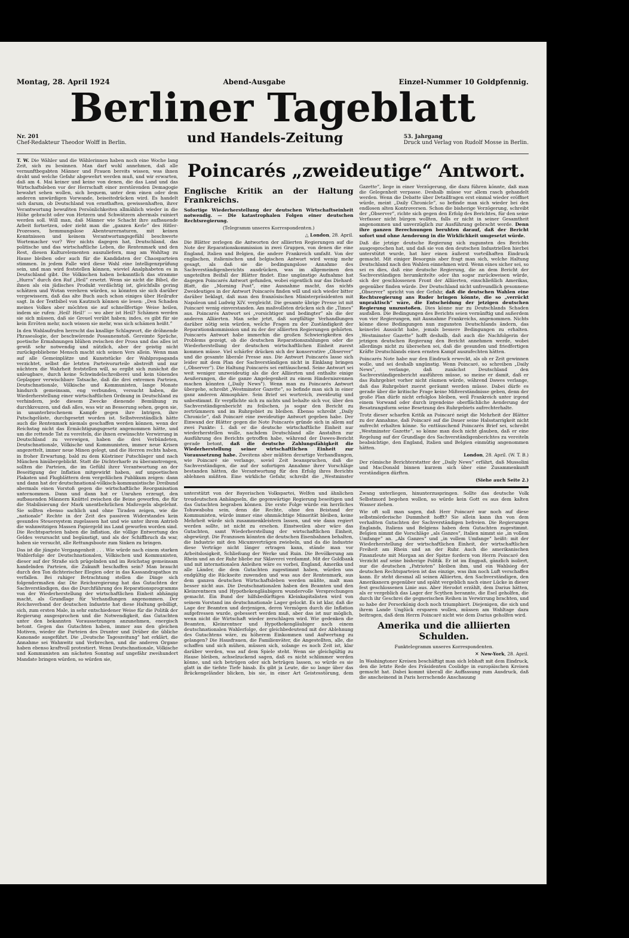Montag, 28. April 1924 Abend-Ausgabe Einzel-Nummer 10 Goldpfennig.
Berliner Tageblatt
Nr. 201
Chef-Redakteur Theodor Wolff in Berlin. und Handels-Zeitung 53. Jahrgang
Druck und Verlag von Rudolf Mosse in Berlin.
T. W. Die Wähler und die Wählerinnen haben noch eine Woche lang Zeit, sich zu besinnen. Man darf wohl annehmen, daß alle vernunftbegabten Männer und Frauen bereits wissen, was ihnen droht und welche Gefahr abgewehrt werden muß, und wir erwarten, daß am 4. Mai keiner und keine von denen, die das Land und das Wirtschaftsleben vor der Herrschaft einer zerstörenden Demagogie bewahrt sehen wollen, sich bequem, unter dem einen oder dem anderen unwürdigen Vorwande, beiseitedrücken wird. Es handelt sich darum, ob Deutschland von ernsthaften, gewissenhaften, ihrer Verantwortung bewußten Persönlichkeiten allmählich wieder in die Höhe gebracht oder von Hetzern und Schwätzern abermals ruiniert werden soll. Will man, daß Männer wie Schacht ihre aufbauende Arbeit fortsetzen, oder zieht man die „ganzen Kerle“ des Hitler-Prozesses, hemmungslose Abenteurernaturen, mit keinen Kenntnissen und keinem Verantwortungsgefühl beschwerte Wortemacher vor? Wer nichts dagegen hat, Deutschland, das politische und das wirtschaftliche Leben, die Rentenmark und den Rest, diesen Kulturelementen auszuliefern, mag am Wahltag zu Hause bleiben oder auch für die Kandidaten der Chaosparteien stimmen. In jedem Falle wird diese Wahl eine Intelligenzprüfung sein, und man wird feststellen können, wieviel Analphabeten es in Deutschland gibt. Die Völkischen haben bekanntlich das stramme „Hurra“ durch den Ruf „Heil“ ersetzt. Wenn sie nicht die Bibel, die ihnen als ein jüdisches Produkt verdächtig ist, gleichfalls gering schätzen und Wotan verehren würden, so könnten sie sich darüber vergewissern, daß das alte Buch auch schon einiges über Heilrufer sagt. In der Textbibel von Kautzsch können sie lesen: „Den Schaden meines Volkes aber möchten sie auf schnellfertige Weise heilen, indem sie rufen: ‚Heil! Heil!‘ — wo aber ist Heil? Schämen werden sie sich müssen, daß sie Greuel verübt haben; indes, es gibt für sie kein Erröten mehr, noch wissen sie mehr, was sich schämen heißt.“
In den Wahlaufrufen herrscht das knallige Schlagwort, die dröhnende Phraseologie, der beschwörende Posaunenstoß. Gereimte Sprüche, poetische Ermahnungen blühen zwischen der Prosa und das alles ist gewiß sehr notwendig und nützlich, aber der geistig nicht zurückgebliebene Mensch macht sich seinen Vers allein. Wenn man auf alle Gemeinplätze und Kunststücke der Wahlpropaganda verzichtet, selbst die letzten Parteivorurteile abstreift und nur nüchtern die Wahrheit feststellen will, so ergibt sich zunächst die unleugbare, durch keine Schwindelschreiberei und kein tönendes Geplapper verwischbare Tatsache, daß die drei extremen Parteien, Deutschnationale, Völkische und Kommunisten, lange Monate hindurch gemeinsam, eng verbunden, versucht haben, die Wiederherstellung einer wirtschaftlichen Ordnung in Deutschland zu verhindern, jede diesem Zwecke dienende Bemühung zu durchkreuzen, und daß alles, was wir an Besserung sehen, gegen sie, in ununterbrochenem Kampfe gegen ihre Intrigen, ihre Putschgelüste, durchgesetzt worden ist. Selbstverständlich hätte auch die Rentenmark niemals geschaffen werden können, wenn der Reichstag nicht das Ermächtigungsgesetz angenommen hätte, und um die rettende Tat zu vereiteln, die ihnen erwünschte Verwirrung in Deutschland zu verewigen, haben die drei Verbündeten, Deutschnationale, Völkische und Kommunisten, immer neue Krisen angezettelt, immer neue Minen gelegt, und die Herren rechts haben, in froher Erwartung, bald zu dem Küstriner Putschlager und nach München hinübergeblickt. Statt die Dichterharfe zu überanstrengen, sollten die Parteien, die im Gefühl ihrer Verantwortung an der Beseitigung der Inflation mitgewirkt haben, auf unpoetischen Plakaten und Flugblättern dem vergeßlichen Publikum zeigen: dann und dann hat der deutschnational-völkisch-kommunistische Dreibund abermals einen Vorstoß gegen die wirtschaftliche Reorganisation unternommen. Dann und dann hat er Unruhen erzeugt, den aufbauenden Männern Knüttel zwischen die Beine geworfen, die für die Stabilisierung der Mark unentbehrlichen Maßregeln abgelehnt. Sie sollten ebenso sachlich und ohne Tiraden zeigen, wie die „nationale“ Rechte in der Zeit des passiven Widerstandes kein gesundes Steuersystem zugelassen hat und wie unter ihrem Antrieb die wahnwitzigen Massen Papiergeld ins Land geworfen worden sind. Die Rechtsparteien haben die Inflation, die völlige Entwertung des Geldes verursacht und begünstigt, und als der Schiffbruch da war, haben sie versucht, alle Rettungsboote zum Sinken zu bringen.
Das ist die jüngste Vergangenheit . . . Wie würde nach einem starken Wahlerfolge der Deutschnationalen, Völkischen und Kommunisten, dieser auf der Straße sich prügelnden und im Reichstag gemeinsam handelnden Parteien, die Zukunft beschaffen sein? Man braucht durch den Ton dichterischer Elegien oder in das Kassandrapathos zu verfallen. Bei ruhiger Betrachtung stellen die Dinge sich folgendermaßen dar. Die Reichsregierung hat das Gutachten der Sachverständigen, das die Durchführung des Reparationsprogramms von der Wiederherstellung der wirtschaftlichen Einheit abhängig macht, als Grundlage für Verhandlungen angenommen. Der Reichsverband der deutschen Industrie hat diese Haltung gebilligt, sich, zum ersten Male, in sehr entschiedener Weise für die Politik der Regierung ausgesprochen und die Notwendigkeit, das Gutachten unter den bekannten Voraussetzungen anzunehmen, energisch betont. Gegen das Gutachten haben, immer aus den gleichen Motiven, wieder die Parteien des Drunter und Drüber die übliche Kanonade ausgeführt. Die „Deutsche Tageszeitung“ hat erklärt, die Annahme sei Wahnwitz und Verbrechen, und die anderen Organe haben ebenso kraftvoll protestiert. Wenn Deutschnationale, Völkische und Kommunisten am nächsten Sonntag auf ungefähr zweihundert Mandate bringen würden, so würden sie,
Poincarés „zweideutige“ Antwort.
Englische Kritik an der Haltung Frankreichs.
Sofortige Wiederherstellung der deutschen Wirtschaftseinheit notwendig. — Die katastrophalen Folgen einer deutschen Rechtsregierung.
(Telegramm unseres Korrespondenten.)
△ London, 28. April.
Die Blätter zerlegen die Antworten der alliierten Regierungen auf die Note der Reparationskommission in zwei Gruppen, von denen die eine England, Italien und Belgien, die andere Frankreich umfaßt. Von der englischen, italienischen und belgischen Antwort wird wenig mehr gesagt, als daß sie die bedingungslose Annahme des Sachverständigenberichts ausdrücken, was im allgemeinen den ungeteilten Beifall der Blätter findet. Eine ungünstige Aufnahme hat dagegen Poincarés Antwort gefunden, wobei eigentlich nur das Diehard-Blatt, die „Morning Post“, eine Ausnahme macht, das nichts Zweideutiges in der Antwort Poincarés finden will und sich wieder bitter darüber beklagt, daß man den französischen Ministerpräsidenten mit Napoleon und Ludwig XIV. vergleicht. Die gesamte übrige Presse ist mit Poincaré wenig einverstanden. Am maßvollsten drücken sich die „Times“ aus. Poincarés Antwort sei „vorsichtiger und bedingter“ als die der anderen Alliierten. Man sehe jetzt, daß sorgfältige Verhandlungen darüber nötig sein würden, welche Fragen zu der Zuständigkeit der Reparationskommission und zu der der alliierten Regierungen gehörten. Poincarés Antwort habe immerhin die großen Schwierigkeiten des Problems gezeigt, ob die deutschen Reparationszahlungen oder die Wiederherstellung der deutschen wirtschaftlichen Einheit zuerst kommen müsse. Viel schärfer drücken sich der konservative „Observer“ und die gesamte liberale Presse aus. Die Antwort Poincarés lasse sich leider mit dem Plan der Sachverständigen nicht in Einklang bringen („Observer“). Die Haltung Poincarés sei enttäuschend. Seine Antwort sei weit weniger unzweideutig als die der Alliierten und enthalte einige Aeußerungen, die die ganze Angelegenheit zu einem Hindernisrennen machen könnten („Daily News“). Wenn man zu Poincarés Antwort übergehe, schreibt „Westminster Gazette“, so befinde man sich in einer ganz anderen Atmosphäre. Sein Brief sei wortreich, zweideutig und unbestimmt. Er verpflichte sich zu nichts und behalte sich vor, über den Sachverständigenbericht zu feilschen, ja sogar den Bericht zu zertrümmern und im Ruhrgebiet zu bleiben. Ebenso schreibt „Daily Chronicle“, daß Poincaré eine zweideutige Antwort gegeben habe. Der Einwand der Blätter gegen die Note Poincarés gründe sich in allem auf zwei Punkte: 1. daß er die deutsche wirtschaftliche Einheit nur wiederherstellen wolle, nachdem Deutschland alle Anstalten zur Ausführung des Berichts getroffen habe, während der Dawes-Bericht gerade betont, daß die deutsche Zahlungsfähigkeit die Wiederherstellung seiner wirtschaftlichen Einheit zur Voraussetzung habe. Zweitens aber müßten derartige Verhandlungen, wie Poincaré sie verlange, soviel Zeit beanspruchen, daß die Sachverständigen, die auf der sofortigen Annahme ihrer Vorschläge bestanden hätten, die Verantwortung für den Erfolg ihres Berichts ablehnen müßten. Eine wirkliche Gefahr, schreibt die „Westminster Gazette“, liege in einer Verzögerung, die dazu führen könnte, daß man die Gelegenheit verpasse. Deshalb müsse vor allem rasch gehandelt werden. Wenn die Debatte über Detailfragen erst einmal wieder eröffnet würde, meint „Daily Chronicle“, so befinde man sich wieder bei den endlosen alten Kontroversen. Schon die bisherige Verzögerung, schreibt der „Observer“, richte sich gegen den Erfolg des Berichtes, für den seine Verfasser nicht bürgen wollten, falls er nicht in seiner Gesamtheit angenommen und unverzüglich zur Ausführung gebracht werde. Denn ihre ganzen Berechnungen beruhten darauf, daß der Bericht sofort und ohne Aenderung in die Wirklichkeit umgesetzt würde.
Daß die jetzige deutsche Regierung sich zugunsten des Berichts ausgesprochen hat, und daß sie von den deutschen Industriellen hierbei unterstützt wurde, hat hier einen äußerst vorteilhaften Eindruck gemacht. Mit einiger Besorgnis aber fragt man sich, welche Haltung Deutschland nach den Wahlen einnehmen wird. Wenn eines sicher sei, so sei es dies, daß eine deutsche Regierung, die an dem Bericht der Sachverständigen herumkritelte oder ihn sogar zurückweisen würde, sich der geschlossenen Front der Alliierten, einschließlich Amerikas, gegenüber finden würde. Der Deutschland nicht unfreundlich gesonnene „Observer“ spricht von der Gefahr, daß die deutschen Wahlen eine Rechtsregierung ans Ruder bringen könnte, die so „verrückt unpraktisch“ wäre, die Entscheidung der jetzigen deutschen Regierung umzustoßen. Dies könne nur zu Deutschlands Schaden ausfallen. Die Bedingungen des Berichts seien vernünftig und außerdem von vier Regierungen, mit Ausnahme Frankreichs, angenommen. Nichts könne diese Bedingungen nun zugunsten Deutschlands ändern, das keinerlei Aussicht habe, jemals bessere Bedingungen zu erhalten. „Westminster Gazette“ hofft deshalb, daß auch die Nachfolgerin der jetzigen deutschen Regierung den Bericht annehmen werde, wobei allerdings nicht zu übersehen sei, daß die gesunden und friedfertigen Kräfte Deutschlands einen ernsten Kampf auszufechten hätten.
Poincarés Note habe nur den Eindruck erweckt, als ob er Zeit gewinnen wolle, und sei deshalb ungünstig. Wenn Poincaré, so schreiben „Daily News“, verlange, daß zunächst Deutschland den Sachverständigenbericht ausführen müsse, so meine er damit, daß er das Ruhrgebiet vorher nicht räumen würde, während Dawes verlange, daß das Ruhrgebiet zuerst geräumt werden müsse. Dabei dürfe es gerade über die kritische Frage keine Mißverständnisse geben, denn der große Plan dürfe nicht erfolglos bleiben, weil Frankreich unter irgend einem Vorwand oder durch irgendeine oberflächliche Aenderung der Besatzungsform seine Besetzung des Ruhrgebiets aufrechterhalte.
Trotz dieser scharfen Kritik an Poincaré neigt die Mehrheit der Blätter zu der Annahme, daß Poincaré auf die Dauer seine Halsstarrigkeit nicht aufrecht erhalten könne. So enttäuschend Poincarés Brief sei, schreibt „Westminster Gazette“, so könne man doch nicht glauben, daß er eine Regelung auf der Grundlage des Sachverständigenberichtes zu vereiteln beabsichtige, den England, Italien und Belgien einmütig angenommen hätten.
London, 28. April. (W. T. B.)
Der römische Berichterstatter der „Daily News“ erfährt, daß Mussolini und MacDonald binnen kurzem sich über eine Zusammenkunft verständigen dürften.
(Siehe auch Seite 2.)
unterstützt von der Bayerischen Volkspartei, Welfen und ähnlichen treudeutschen Anhängseln, die gegenwärtige Regierung beseitigen und das Gutachten begraben können. Die erste Folge würde ein herrliches Tohuwabohu sein, denn die Rechte, ohne den Beistand der Kommunisten, würde immer eine ohnmächtige Minorität bleiben, keine Mehrheit würde sich zusammenkleistern lassen, und wie dann regiert werden sollte, ist nicht zu ersehen. Einstweilen aber wäre das Gutachten, samt Wiederherstellung der wirtschaftlichen Einheit, abgewürgt. Die Franzosen könnten die deutschen Eisenbahnen behalten, die Industrie mit den Micumverträgen zwiebeln, und da die Industrie diese Verträge nicht länger ertragen kann, stände man vor Arbeitslosigkeit, Schließung der Werke und Ruin. Die Bevölkerung am Rhein und an der Ruhr bliebe zur Sklaverei verdammt. Mit der Goldbank und mit internationalen Anleihen wäre es vorbei, England, Amerika und alle Länder, die dem Gutachten zugestimmt haben, würden uns endgültig die Rückseite zuwenden und was aus der Rentenmark, aus dem ganzen deutschen Wirtschaftsleben werden müßte, malt man besser nicht aus. Die Deutschnationalen haben den Beamten und den Kleinrentnern und Hypothekengläubigern wundervolle Versprechungen gemacht. Ein Bund der hilfsbedürftigen Kleinkapitalisten wird von seinem Vorstand ins deutschnationale Lager gelockt. Es ist klar, daß die Lage der Beamten und derjenigen, deren Vermögen durch die Inflation aufgefressen wurde, gebessert werden muß, aber das ist nur möglich, wenn nicht die Wirtschaft wieder zerschlagen wird. Wie gedenken die Beamten, Kleinrentner und Hypothekengläubiger nach einem deutschnationalen Wahlerfolge, der gleichbedeutend mit der Ablehnung des Gutachtens wäre, zu höherem Einkommen und Aufwertung zu gelangen? Die Hausfrauen, die Familienväter, die Angestellten, alle, die schaffen und sich mühen, müssen sich, solange es noch Zeit ist, klar darüber werden, was auf dem Spiele steht. Wenn sie gleichgültig zu Hause bleiben, achselzuckend sagen, daß es nicht schlimmer werden könne, und sich betrügen oder sich betrügen lassen, so würde es sie glatt in die tiefste Tiefe hinab. Es gibt ja Leute, die so lange über das Brückengeländer blicken, bis sie, in einer Art Geistesstörung, dem Zwang unterliegen, hinunterzuspringen. Sollte das deutsche Volk Selbstmord begehen wollen, so würde kein Gott es aus dem kalten Wasser ziehen.
Wie oft soll man sagen, daß Herr Poincaré nur noch auf diese selbstmörderische Dummheit hofft? Sie allein kann ihn von dem verhaßten Gutachten der Sachverständigen befreien. Die Regierungen Englands, Italiens und Belgiens haben dem Gutachten zugestimmt. Belgien nimmt die Vorschläge „als Ganzes“, Italien nimmt sie „in vollem Umfange“ an. „Als Ganzes“ und „in vollem Umfange“ heißt: mit der Wiederherstellung der wirtschaftlichen Einheit, der wirtschaftlichen Freiheit am Rhein und an der Ruhr. Auch die amerikanischen Finanzleute mit Morgan an der Spitze fordern von Herrn Poincaré den Verzicht auf seine bisherige Politik. Er ist im Engpaß, gänzlich isoliert, nur die deutschen „Patrioten“ bleiben ihm, und ein Wahlsieg der deutschen Rechtsparteien ist das einzige, was ihm noch Luft verschaffen kann. Er steht diesmal all seinen Alliierten, den Sachverständigen, den Amerikanern gegenüber und späht vergeblich nach einer Lücke in dieser fest geschlossenen Linie aus. Aber Herodot erzählt, dem Darius hätten, als er vergeblich das Lager der Scythen berannte, die Esel geholfen, die durch ihr Geschrei die gegnerischen Reihen in Verwirrung brachten, und so habe der Perserkönig doch noch triumphiert. Diejenigen, die sich und ihrem Lande Unglück ersparen wollen, müssen am Wahltage dazu beitragen, daß dem Herrn Poincaré nicht wie dem Darius geholfen wird.
Amerika und die alliierten Schulden.
Funktelegramm unseres Korrespondenten.
✕ New-York, 28. April.
In Washingtoner Kreisen beschäftigt man sich lebhaft mit dem Eindruck, den die letzte Rede des Präsidenten Coolidge in europäischen Kreisen gemacht hat. Dabei kommt überall die Auffassung zum Ausdruck, daß die anscheinend in Paris herrschende Anschauung